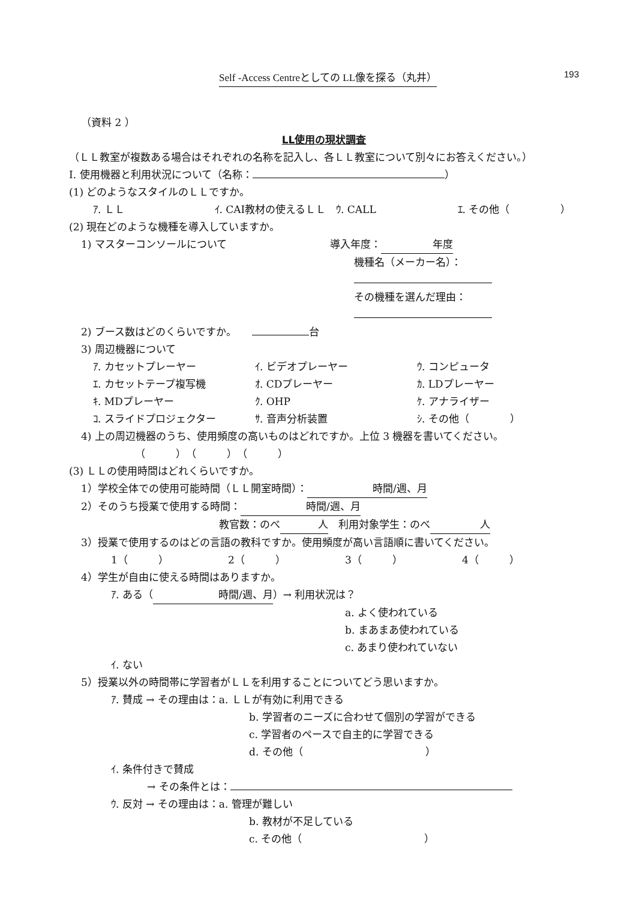Self -Access Centreとしての LL像を探る（丸井） 193
（資料 2 ）
LL使用の現状調査
（ＬＬ教室が複数ある場合はそれぞれの名称を記入し、各ＬＬ教室について別々にお答えください。）
Ⅰ. 使用機器と利用状況について（名称： ）
(1) どのようなスタイルのＬＬですか。
ｱ. ＬＬ ｲ. CAI教材の使えるＬＬ ｳ. CALL ｴ. その他（　　　　　）
(2) 現在どのような機種を導入していますか。
1) マスターコンソールについて 導入年度： 年度
機種名（メーカー名）：
その機種を選んだ理由：
2) ブース数はどのくらいですか。　　 台
3) 周辺機器について
ｱ. カセットプレーヤー ｲ. ビデオプレーヤー ｳ. コンピュータ
ｴ. カセットテープ複写機 ｵ. CDプレーヤー ｶ. LDプレーヤー
ｷ. MDプレーヤー ｸ. OHP ｹ. アナライザー
ｺ. スライドプロジェクター ｻ. 音声分析装置 ｼ. その他（　　　　）
4) 上の周辺機器のうち、使用頻度の高いものはどれですか。上位 3 機器を書いてください。
（　　　）（　　　）（　　　）
(3) ＬＬの使用時間はどれくらいですか。
1）学校全体での使用可能時間（ＬＬ開室時間）： 時間/週、月
2）そのうち授業で使用する時間： 時間/週、月
教官数：のべ 人　利用対象学生：のべ 人
3）授業で使用するのはどの言語の教科ですか。使用頻度が高い言語順に書いてください。
1（　　　） 2（　　　） 3（　　　） 4（　　　）
4）学生が自由に使える時間はありますか。
ｱ. ある（ 時間/週、月 ）→ 利用状況は？
a. よく使われている
b. まあまあ使われている
c. あまり使われていない
ｲ. ない
5）授業以外の時間帯に学習者がＬＬを利用することについてどう思いますか。
ｱ. 賛成 → その理由は：a. ＬＬが有効に利用できる
b. 学習者のニーズに合わせて個別の学習ができる
c. 学習者のペースで自主的に学習できる
d. その他（　　　　　　　　　　　　）
ｲ. 条件付きで賛成
→ その条件とは：
ｳ. 反対 → その理由は：a. 管理が難しい
b. 教材が不足している
c. その他（　　　　　　　　　　　　）